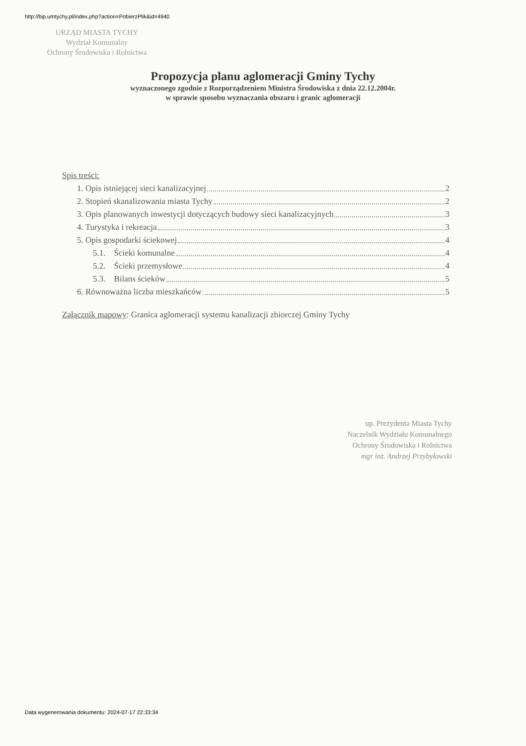http://bip.umtychy.pl/index.php?action=PobierzPlik&id=4940
URZĄD MIASTA TYCHY
Wydział Komunalny
Ochrony Środowiska i Rolnictwa
Propozycja planu aglomeracji Gminy Tychy
wyznaczonego zgodnie z Rozporządzeniem Ministra Środowiska z dnia 22.12.2004r.
w sprawie sposobu wyznaczania obszaru i granic aglomeracji
Spis treści:
1. Opis istniejącej sieci kanalizacyjnej 2
2. Stopień skanalizowania miasta Tychy 2
3. Opis planowanych inwestycji dotyczących budowy sieci kanalizacyjnych 3
4. Turystyka i rekreacja 3
5. Opis gospodarki ściekowej 4
5.1. Ścieki komunalne 4
5.2. Ścieki przemysłowe 4
5.3. Bilans ścieków 5
6. Równoważna liczba mieszkańców 5
Załącznik mapowy: Granica aglomeracji systemu kanalizacji zbiorczej Gminy Tychy
up. Prezydenta Miasta Tychy
Naczelnik Wydziału Komunalnego
Ochrony Środowiska i Rolnictwa
mgr inż. Andrzej Przybyłowski
Data wygenerowania dokumentu: 2024-07-17 22:33:34